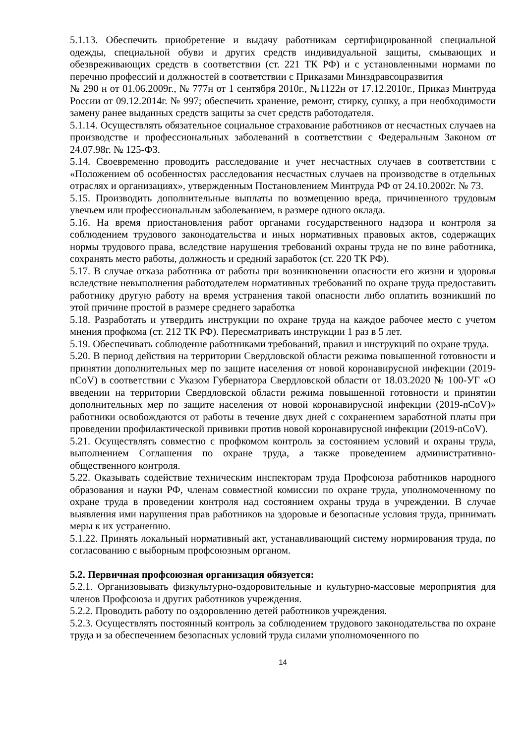5.1.13. Обеспечить приобретение и выдачу работникам сертифицированной специальной одежды, специальной обуви и других средств индивидуальной защиты, смывающих и обезвреживающих средств в соответствии (ст. 221 ТК РФ) и с установленными нормами по перечню профессий и должностей в соответствии с Приказами Минздравсоцразвития
№ 290 н от 01.06.2009г., № 777н от 1 сентября 2010г., №1122н от 17.12.2010г., Приказ Минтруда России от 09.12.2014г. № 997; обеспечить хранение, ремонт, стирку, сушку, а при необходимости замену ранее выданных средств защиты за счет средств работодателя.
5.1.14. Осуществлять обязательное социальное страхование работников от несчастных случаев на производстве и профессиональных заболеваний в соответствии с Федеральным Законом от 24.07.98г. № 125-ФЗ.
5.14. Своевременно проводить расследование и учет несчастных случаев в соответствии с «Положением об особенностях расследования несчастных случаев на производстве в отдельных отраслях и организациях», утвержденным Постановлением Минтруда РФ от 24.10.2002г. № 73.
5.15. Производить дополнительные выплаты по возмещению вреда, причиненного трудовым увечьем или профессиональным заболеванием, в размере одного оклада.
5.16. На время приостановления работ органами государственного надзора и контроля за соблюдением трудового законодательства и иных нормативных правовых актов, содержащих нормы трудового права, вследствие нарушения требований охраны труда не по вине работника, сохранять место работы, должность и средний заработок (ст. 220 ТК РФ).
5.17. В случае отказа работника от работы при возникновении опасности его жизни и здоровья вследствие невыполнения работодателем нормативных требований по охране труда предоставить работнику другую работу на время устранения такой опасности либо оплатить возникший по этой причине простой в размере среднего заработка
5.18. Разработать и утвердить инструкции по охране труда на каждое рабочее место с учетом мнения профкома (ст. 212 ТК РФ). Пересматривать инструкции 1 раз в 5 лет.
5.19. Обеспечивать соблюдение работниками требований, правил и инструкций по охране труда.
5.20. В период действия на территории Свердловской области режима повышенной готовности и принятии дополнительных мер по защите населения от новой коронавирусной инфекции (2019-nCoV) в соответствии с Указом Губернатора Свердловской области от 18.03.2020 № 100-УГ «О введении на территории Свердловской области режима повышенной готовности и принятии дополнительных мер по защите населения от новой коронавирусной инфекции (2019-nCoV)» работники освобождаются от работы в течение двух дней с сохранением заработной платы при проведении профилактической прививки против новой коронавирусной инфекции (2019-nCoV).
5.21. Осуществлять совместно с профкомом контроль за состоянием условий и охраны труда, выполнением Соглашения по охране труда, а также проведением административно-общественного контроля.
5.22. Оказывать содействие техническим инспекторам труда Профсоюза работников народного образования и науки РФ, членам совместной комиссии по охране труда, уполномоченному по охране труда в проведении контроля над состоянием охраны труда в учреждении. В случае выявления ими нарушения прав работников на здоровые и безопасные условия труда, принимать меры к их устранению.
5.1.22. Принять локальный нормативный акт, устанавливающий систему нормирования труда, по согласованию с выборным профсоюзным органом.
5.2. Первичная профсоюзная организация обязуется:
5.2.1. Организовывать физкультурно-оздоровительные и культурно-массовые мероприятия для членов Профсоюза и других работников учреждения.
5.2.2. Проводить работу по оздоровлению детей работников учреждения.
5.2.3. Осуществлять постоянный контроль за соблюдением трудового законодательства по охране труда и за обеспечением безопасных условий труда силами уполномоченного по
14